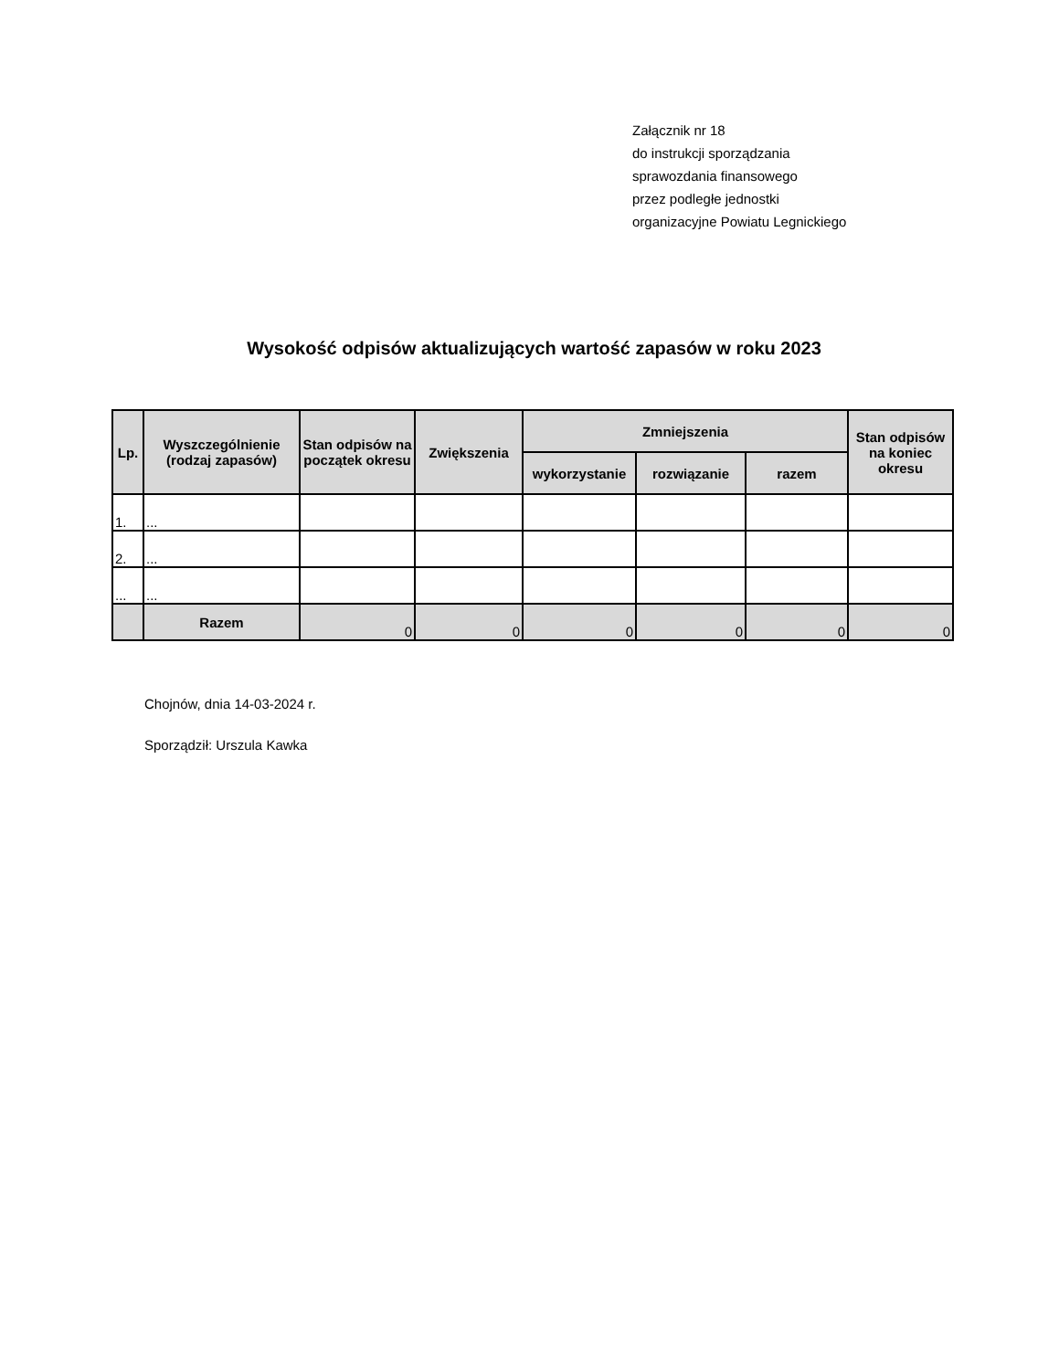Załącznik nr 18
do instrukcji sporządzania
sprawozdania finansowego
przez podległe jednostki
organizacyjne Powiatu Legnickiego
Wysokość odpisów aktualizujących wartość zapasów w roku 2023
| Lp. | Wyszczególnienie (rodzaj zapasów) | Stan odpisów na początek okresu | Zwiększenia | Zmniejszenia | | | Stan odpisów na koniec okresu |
| --- | --- | --- | --- | --- | --- | --- | --- |
| | | | | wykorzystanie | rozwiązanie | razem | |
| 1. | ... | | | | | | |
| 2. | ... | | | | | | |
| ... | ... | | | | | | |
| | Razem | 0 | 0 | 0 | 0 | 0 | 0 |
Chojnów, dnia 14-03-2024 r.
Sporządził: Urszula Kawka